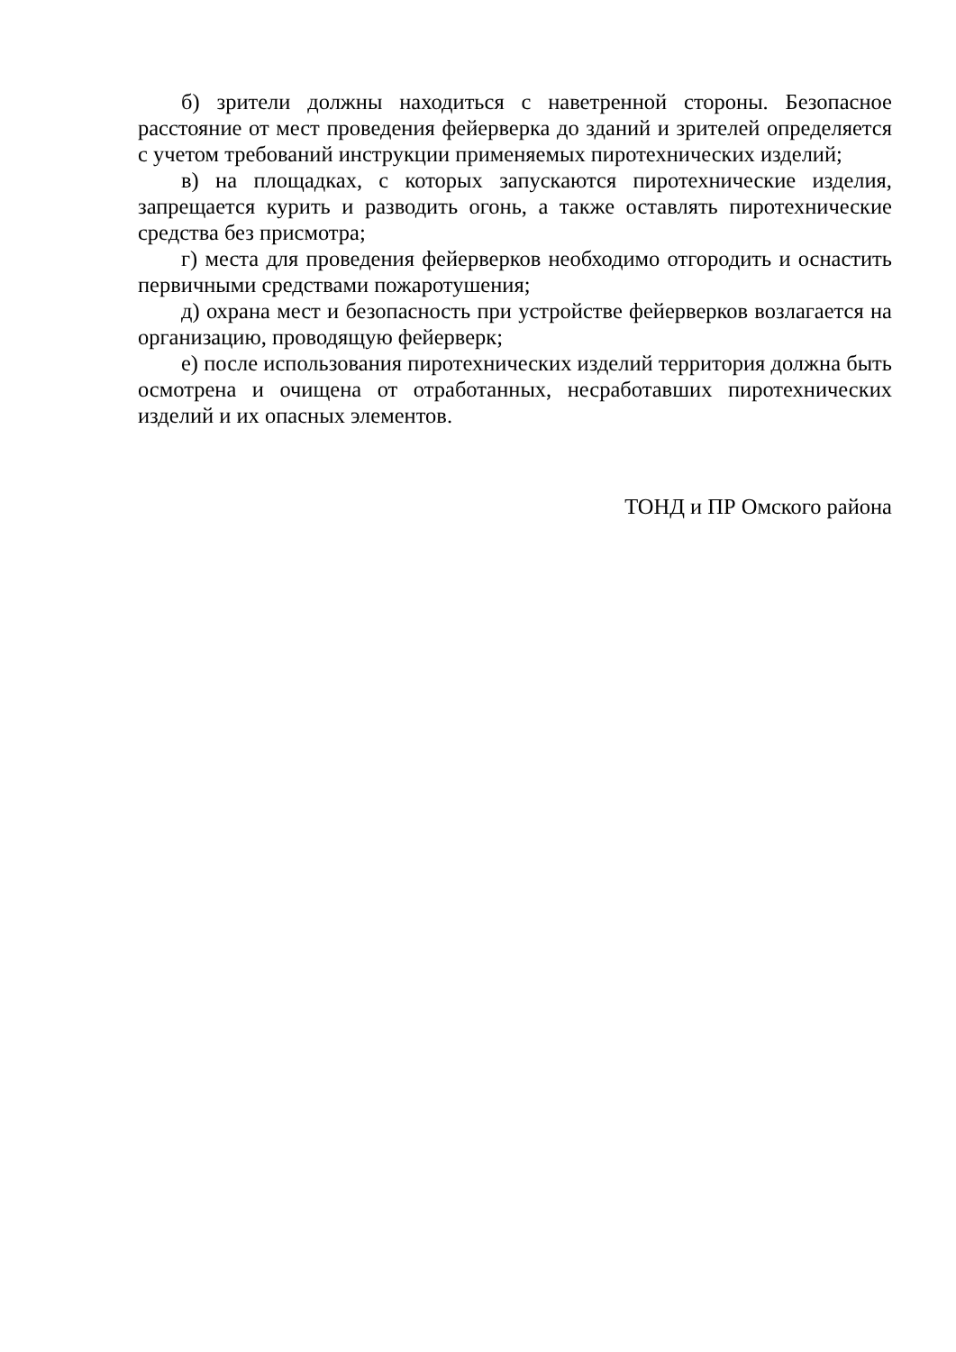б) зрители должны находиться с наветренной стороны. Безопасное расстояние от мест проведения фейерверка до зданий и зрителей определяется с учетом требований инструкции применяемых пиротехнических изделий;
в) на площадках, с которых запускаются пиротехнические изделия, запрещается курить и разводить огонь, а также оставлять пиротехнические средства без присмотра;
г) места для проведения фейерверков необходимо отгородить и оснастить первичными средствами пожаротушения;
д) охрана мест и безопасность при устройстве фейерверков возлагается на организацию, проводящую фейерверк;
е) после использования пиротехнических изделий территория должна быть осмотрена и очищена от отработанных, несработавших пиротехнических изделий и их опасных элементов.
ТОНД и ПР Омского района